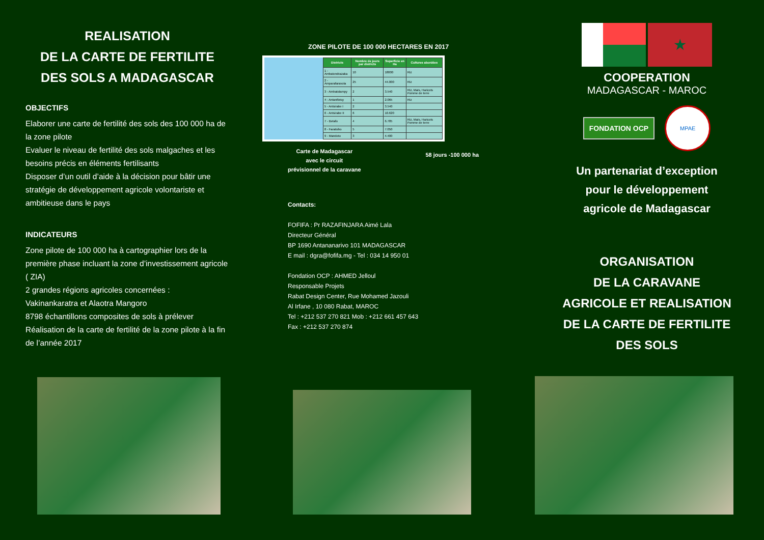REALISATION
DE LA CARTE DE FERTILITE
DES SOLS A MADAGASCAR
OBJECTIFS
Elaborer une carte de fertilité des sols des 100 000 ha de la zone pilote
Evaluer le niveau de fertilité des sols malgaches et les besoins précis en éléments fertilisants
Disposer d’un outil d’aide à la décision pour bâtir une stratégie de développement agricole volontariste et ambitieuse dans le pays
INDICATEURS
Zone pilote de 100 000 ha à cartographier lors de la première phase incluant la zone d’investissement agricole ( ZIA)
2 grandes régions agricoles concernées :
Vakinankaratra et Alaotra Mangoro
8798 échantillons composites de sols à prélever
Réalisation de la carte de fertilité de la zone pilote à la fin de l’année 2017
ZONE PILOTE DE 100 000 HECTARES EN 2017
| Districts | Nombre de jours par districts | Superficie en Ha | Cultures abordées |
| --- | --- | --- | --- |
| 1 - Ambatondrazaka | 10 | 18000 | Riz |
| 2 - Amparafaravola | 25 | 44.000 | Riz |
| 3 - Ambatolampy | 2 | 3.540 | Riz, Maïs, Haricots Pomme de terre |
| 4 - Antanifotsy | 1 | 2.065 | Riz |
| 5 - Antsirabe I | 2 | 3.540 | |
| 6 - Antsirabe II | 6 | 10.620 | |
| 7 - Betafo | 4 | 6.785 | Riz, Maïs, Haricots Pomme de terre |
| 8 - Faratsiho | 5 | 7.050 | |
| 9 - Mandoto | 3 | 4.400 | |
Carte de Madagascar
avec le circuit
prévisionnel de la caravane
58 jours -100 000 ha
Contacts:
FOFIFA : Pr RAZAFINJARA Aimé Lala
Directeur Général
BP 1690 Antananarivo 101 MADAGASCAR
E mail : dgra@fofifa.mg - Tel : 034 14 950 01
Fondation OCP : AHMED Jelloul
Responsable Projets
Rabat Design Center, Rue Mohamed Jazouli
Al Irfane , 10 080 Rabat, MAROC
Tel : +212 537 270 821 Mob : +212 661 457 643
Fax : +212 537 270 874
★
COOPERATION
MADAGASCAR - MAROC
FONDATION OCP MPAE
Un partenariat d’exception
pour le développement
agricole de Madagascar
ORGANISATION
DE LA CARAVANE
AGRICOLE ET REALISATION
DE LA CARTE DE FERTILITE
DES SOLS